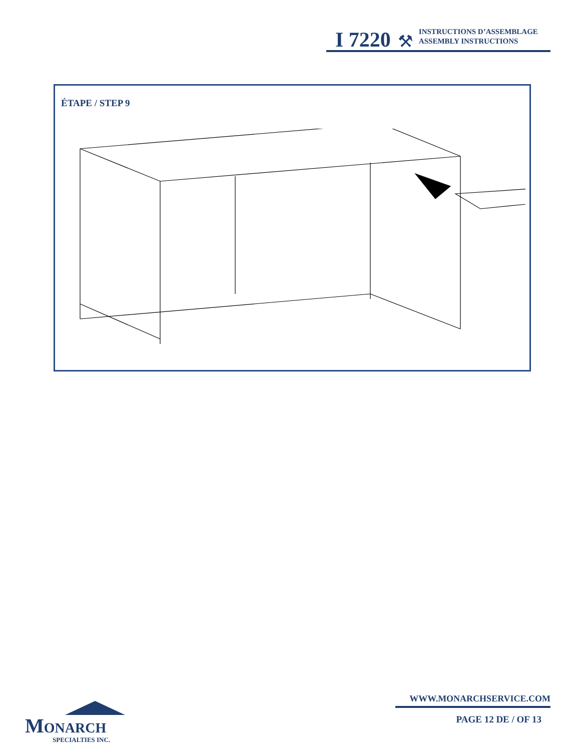I 7220 ⚒
INSTRUCTIONS D’ASSEMBLAGE
ASSEMBLY INSTRUCTIONS
ÉTAPE / STEP 9
MONARCH
SPECIALTIES INC.
WWW.MONARCHSERVICE.COM
PAGE 12 DE / OF 13